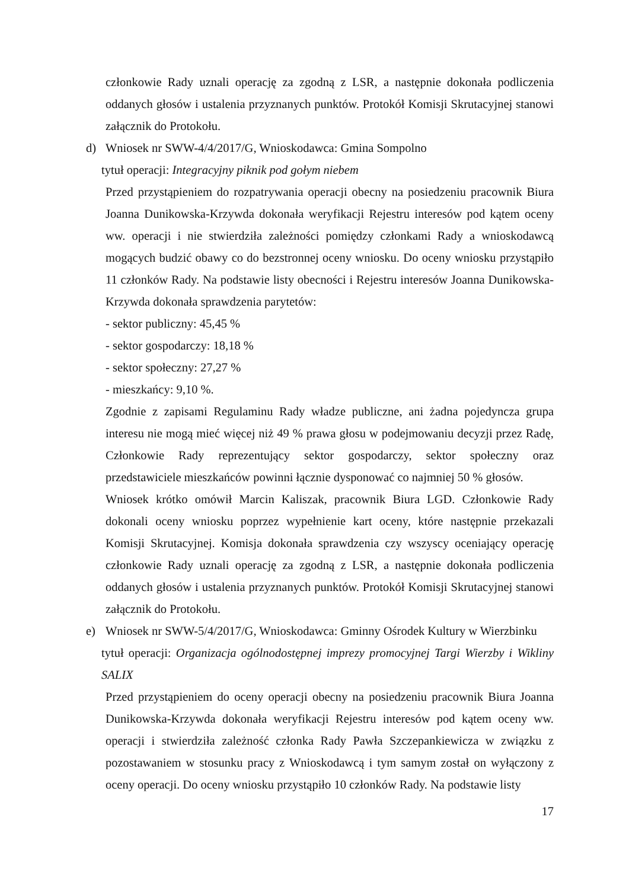członkowie Rady uznali operację za zgodną z LSR, a następnie dokonała podliczenia oddanych głosów i ustalenia przyznanych punktów. Protokół Komisji Skrutacyjnej stanowi załącznik do Protokołu.
d) Wniosek nr SWW-4/4/2017/G, Wnioskodawca: Gmina Sompolno
tytuł operacji: Integracyjny piknik pod gołym niebem
Przed przystąpieniem do rozpatrywania operacji obecny na posiedzeniu pracownik Biura Joanna Dunikowska-Krzywda dokonała weryfikacji Rejestru interesów pod kątem oceny ww. operacji i nie stwierdziła zależności pomiędzy członkami Rady a wnioskodawcą mogących budzić obawy co do bezstronnej oceny wniosku. Do oceny wniosku przystąpiło 11 członków Rady. Na podstawie listy obecności i Rejestru interesów Joanna Dunikowska-Krzywda dokonała sprawdzenia parytetów:
- sektor publiczny: 45,45 %
- sektor gospodarczy: 18,18 %
- sektor społeczny: 27,27 %
- mieszkańcy: 9,10 %.
Zgodnie z zapisami Regulaminu Rady władze publiczne, ani żadna pojedyncza grupa interesu nie mogą mieć więcej niż 49 % prawa głosu w podejmowaniu decyzji przez Radę, Członkowie Rady reprezentujący sektor gospodarczy, sektor społeczny oraz przedstawiciele mieszkańców powinni łącznie dysponować co najmniej 50 % głosów.
Wniosek krótko omówił Marcin Kaliszak, pracownik Biura LGD. Członkowie Rady dokonali oceny wniosku poprzez wypełnienie kart oceny, które następnie przekazali Komisji Skrutacyjnej. Komisja dokonała sprawdzenia czy wszyscy oceniający operację członkowie Rady uznali operację za zgodną z LSR, a następnie dokonała podliczenia oddanych głosów i ustalenia przyznanych punktów. Protokół Komisji Skrutacyjnej stanowi załącznik do Protokołu.
e) Wniosek nr SWW-5/4/2017/G, Wnioskodawca: Gminny Ośrodek Kultury w Wierzbinku
tytuł operacji: Organizacja ogólnodostępnej imprezy promocyjnej Targi Wierzby i Wikliny SALIX
Przed przystąpieniem do oceny operacji obecny na posiedzeniu pracownik Biura Joanna Dunikowska-Krzywda dokonała weryfikacji Rejestru interesów pod kątem oceny ww. operacji i stwierdziła zależność członka Rady Pawła Szczepankiewicza w związku z pozostawaniem w stosunku pracy z Wnioskodawcą i tym samym został on wyłączony z oceny operacji. Do oceny wniosku przystąpiło 10 członków Rady. Na podstawie listy
17